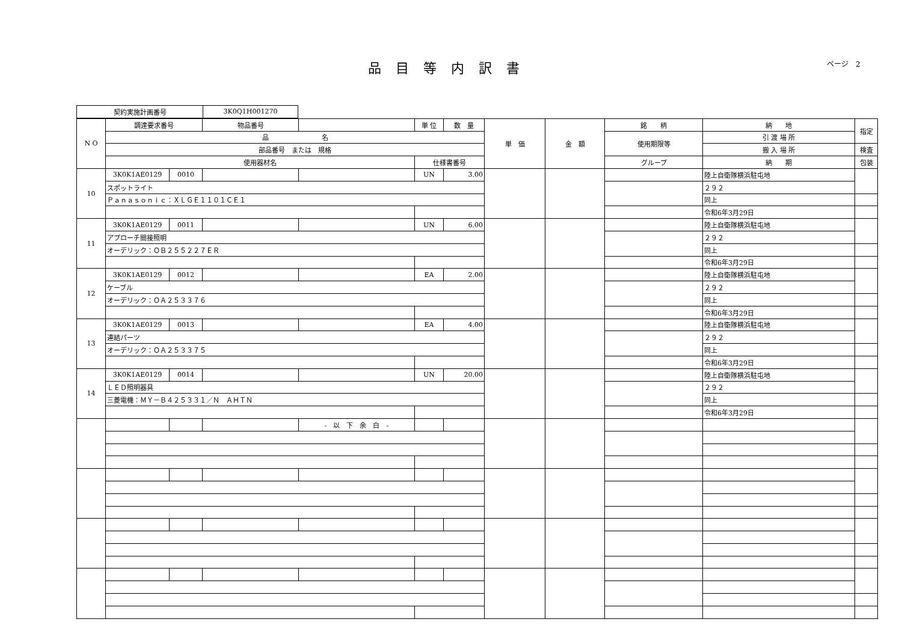ページ　2
品目等内訳書
| 契約実施計画番号 | 3K0Q1H001270 |
| N O | 調達要求番号 | | 物品番号 | | 単 位 | 数 量 | 単 価 | 金 額 | 銘 柄 | 納 地 | 指定 |
| | 品 名 | | | | | | | | 使用期限等 | 引 渡 場 所 | |
| | 部品番号 または 規格 | | | | | | | | | 搬 入 場 所 | 検査 |
| | 使用器材名 | | | | 仕様書番号 | | | | グループ | 納 期 | 包装 |
| 10 | 3K0K1AE0129 | 0010 | | | UN | 3.00 | | | | 陸上自衛隊横浜駐屯地 | |
| | スポットライト | | | | | | | | | ２９２ | |
| | Ｐａｎａｓｏｎｉｃ：ＸＬＧＥ１１０１ＣＥ１ | | | | | | | | | 同上 | |
| | | | | | | | | | | 令和6年3月29日 | |
| 11 | 3K0K1AE0129 | 0011 | | | UN | 6.00 | | | | 陸上自衛隊横浜駐屯地 | |
| | アプローチ間接照明 | | | | | | | | | ２９２ | |
| | オーデリック：ＯＢ２５５２２７ＥＲ | | | | | | | | | 同上 | |
| | | | | | | | | | | 令和6年3月29日 | |
| 12 | 3K0K1AE0129 | 0012 | | | EA | 2.00 | | | | 陸上自衛隊横浜駐屯地 | |
| | ケーブル | | | | | | | | | ２９２ | |
| | オーデリック：ＯＡ２５３３７６ | | | | | | | | | 同上 | |
| | | | | | | | | | | 令和6年3月29日 | |
| 13 | 3K0K1AE0129 | 0013 | | | EA | 4.00 | | | | 陸上自衛隊横浜駐屯地 | |
| | 連結パーツ | | | | | | | | | ２９２ | |
| | オーデリック：ＯＡ２５３３７５ | | | | | | | | | 同上 | |
| | | | | | | | | | | 令和6年3月29日 | |
| 14 | 3K0K1AE0129 | 0014 | | | UN | 20.00 | | | | 陸上自衛隊横浜駐屯地 | |
| | ＬＥＤ照明器具 | | | | | | | | | ２９２ | |
| | 三菱電機：ＭＹ－Ｂ４２５３３１／Ｎ ＡＨＴＮ | | | | | | | | | 同上 | |
| | | | | | | | | | | 令和6年3月29日 | |
| | | | | - 以 下 余 白 - | | | | | | | |